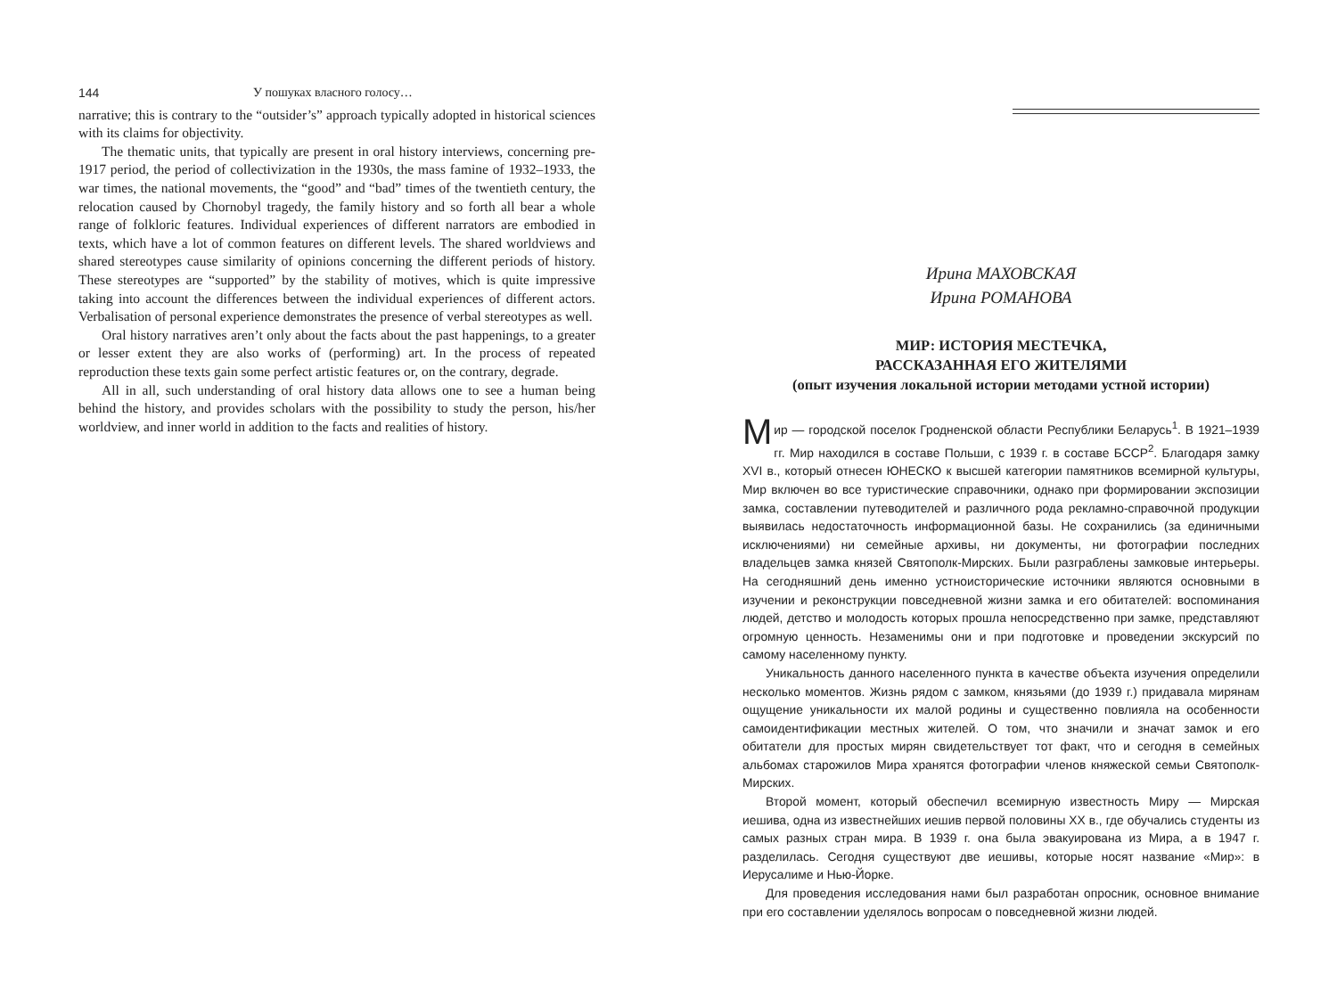144 У пошуках власного голосу…
narrative; this is contrary to the “outsider’s” approach typically adopted in historical sciences with its claims for objectivity.
The thematic units, that typically are present in oral history interviews, concerning pre-1917 period, the period of collectivization in the 1930s, the mass famine of 1932–1933, the war times, the national movements, the “good” and “bad” times of the twentieth century, the relocation caused by Chornobyl tragedy, the family history and so forth all bear a whole range of folkloric features. Individual experiences of different narrators are embodied in texts, which have a lot of common features on different levels. The shared worldviews and shared stereotypes cause similarity of opinions concerning the different periods of history. These stereotypes are “supported” by the stability of motives, which is quite impressive taking into account the differences between the individual experiences of different actors. Verbalisation of personal experience demonstrates the presence of verbal stereotypes as well.
Oral history narratives aren’t only about the facts about the past happenings, to a greater or lesser extent they are also works of (performing) art. In the process of repeated reproduction these texts gain some perfect artistic features or, on the contrary, degrade.
All in all, such understanding of oral history data allows one to see a human being behind the history, and provides scholars with the possibility to study the person, his/her worldview, and inner world in addition to the facts and realities of history.
Ирина МАХОВСКАЯ
Ирина РОМАНОВА
МИР: ИСТОРИЯ МЕСТЕЧКА,
РАССКАЗАННАЯ ЕГО ЖИТЕЛЯМИ
(опыт изучения локальной истории методами устной истории)
Мир — городской поселок Гродненской области Республики Беларусь<sup>1</sup>. В 1921–1939 гг. Мир находился в составе Польши, с 1939 г. в составе БССР<sup>2</sup>. Благодаря замку XVI в., который отнесен ЮНЕСКО к высшей категории памятников всемирной культуры, Мир включен во все туристические справочники, однако при формировании экспозиции замка, составлении путеводителей и различного рода рекламно-справочной продукции выявилась недостаточность информационной базы. Не сохранились (за единичными исключениями) ни семейные архивы, ни документы, ни фотографии последних владельцев замка князей Святополк-Мирских. Были разграблены замковые интерьеры. На сегодняшний день именно устноисторические источники являются основными в изучении и реконструкции повседневной жизни замка и его обитателей: воспоминания людей, детство и молодость которых прошла непосредственно при замке, представляют огромную ценность. Незаменимы они и при подготовке и проведении экскурсий по самому населенному пункту.
Уникальность данного населенного пункта в качестве объекта изучения определили несколько моментов. Жизнь рядом с замком, князьями (до 1939 г.) придавала мирянам ощущение уникальности их малой родины и существенно повлияла на особенности самоидентификации местных жителей. О том, что значили и значат замок и его обитатели для простых мирян свидетельствует тот факт, что и сегодня в семейных альбомах старожилов Мира хранятся фотографии членов княжеской семьи Святополк-Мирских.
Второй момент, который обеспечил всемирную известность Миру — Мирская иешива, одна из известнейших иешив первой половины XX в., где обучались студенты из самых разных стран мира. В 1939 г. она была эвакуирована из Мира, а в 1947 г. разделилась. Сегодня существуют две иешивы, которые носят название «Мир»: в Иерусалиме и Нью-Йорке.
Для проведения исследования нами был разработан опросник, основное внимание при его составлении уделялось вопросам о повседневной жизни людей.